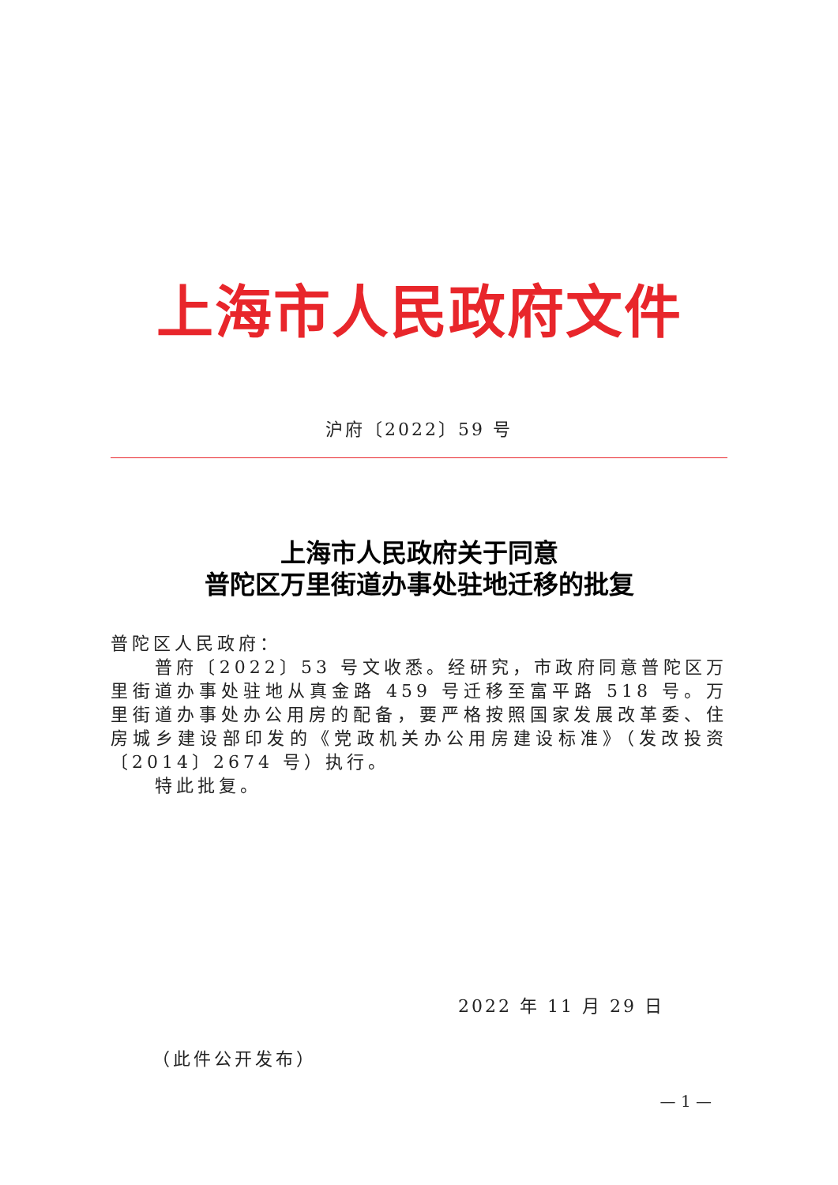上海市人民政府文件
沪府〔2022〕59 号
上海市人民政府关于同意
普陀区万里街道办事处驻地迁移的批复
普陀区人民政府：
普府〔2022〕53 号文收悉。经研究，市政府同意普陀区万里街道办事处驻地从真金路 459 号迁移至富平路 518 号。万里街道办事处办公用房的配备，要严格按照国家发展改革委、住房城乡建设部印发的《党政机关办公用房建设标准》（发改投资〔2014〕2674 号）执行。
特此批复。
2022 年 11 月 29 日
（此件公开发布）
— 1 —